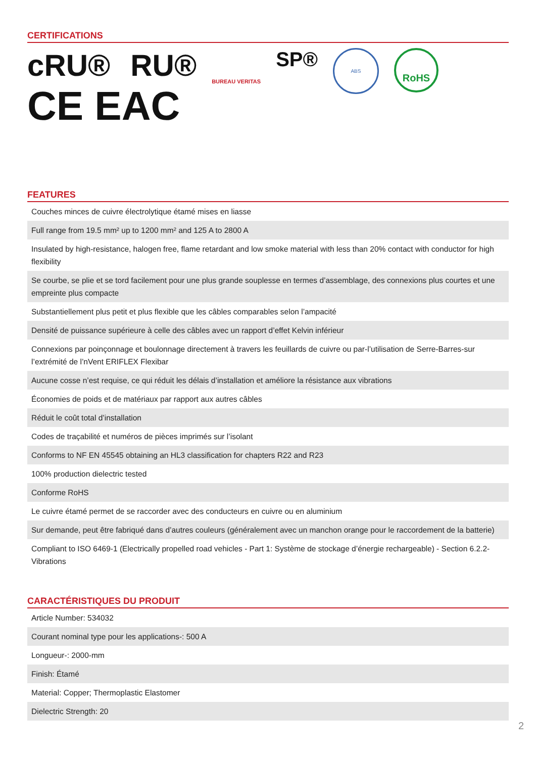CERTIFICATIONS
cRU® RU®
CE EAC
BUREAU VERITAS
SP®
ABS
RoHS
FEATURES
| Couches minces de cuivre électrolytique étamé mises en liasse |
| Full range from 19.5 mm² up to 1200 mm² and 125 A to 2800 A |
| Insulated by high-resistance, halogen free, flame retardant and low smoke material with less than 20% contact with conductor for high flexibility |
| Se courbe, se plie et se tord facilement pour une plus grande souplesse en termes d’assemblage, des connexions plus courtes et une empreinte plus compacte |
| Substantiellement plus petit et plus flexible que les câbles comparables selon l’ampacité |
| Densité de puissance supérieure à celle des câbles avec un rapport d’effet Kelvin inférieur |
| Connexions par poinçonnage et boulonnage directement à travers les feuillards de cuivre ou par-l’utilisation de Serre-Barres-sur l’extrémité de l’nVent ERIFLEX Flexibar |
| Aucune cosse n’est requise, ce qui réduit les délais d’installation et améliore la résistance aux vibrations |
| Économies de poids et de matériaux par rapport aux autres câbles |
| Réduit le coût total d’installation |
| Codes de traçabilité et numéros de pièces imprimés sur l’isolant |
| Conforms to NF EN 45545 obtaining an HL3 classification for chapters R22 and R23 |
| 100% production dielectric tested |
| Conforme RoHS |
| Le cuivre étamé permet de se raccorder avec des conducteurs en cuivre ou en aluminium |
| Sur demande, peut être fabriqué dans d’autres couleurs (généralement avec un manchon orange pour le raccordement de la batterie) |
| Compliant to ISO 6469-1 (Electrically propelled road vehicles - Part 1: Système de stockage d’énergie rechargeable) - Section 6.2.2-Vibrations |
CARACTÉRISTIQUES DU PRODUIT
| Article Number: 534032 |
| Courant nominal type pour les applications-: 500 A |
| Longueur-: 2000-mm |
| Finish: Étamé |
| Material: Copper; Thermoplastic Elastomer |
| Dielectric Strength: 20 |
2